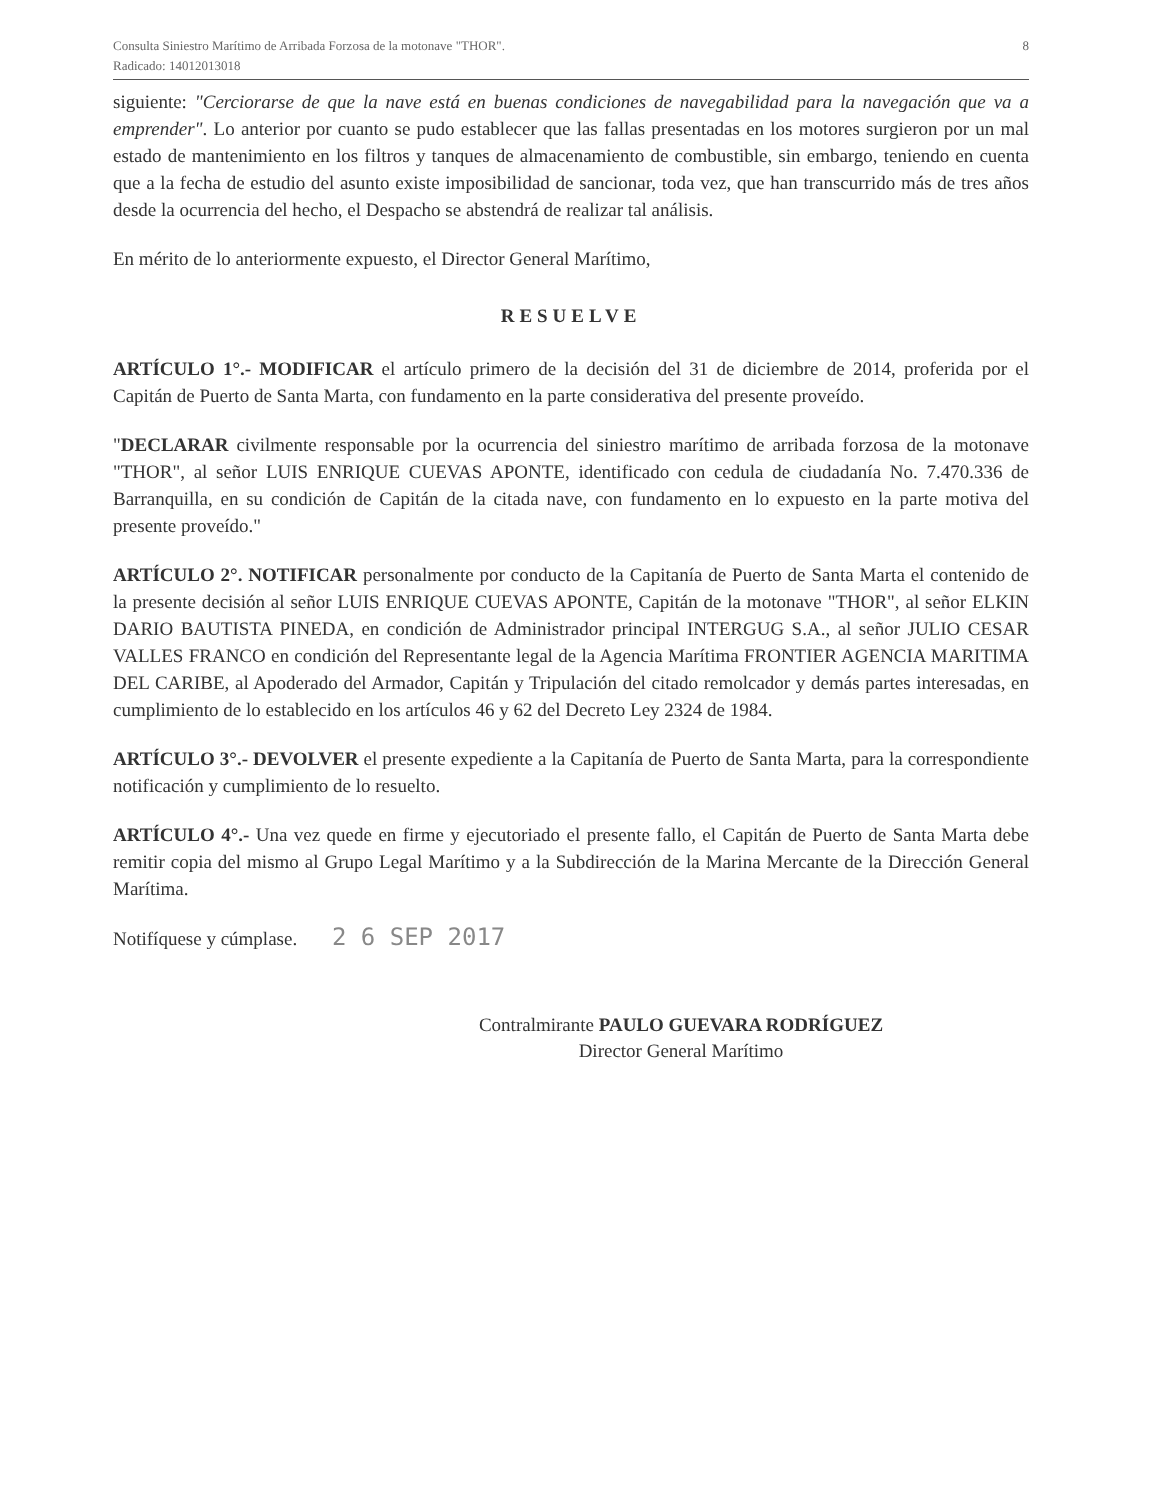Consulta Siniestro Marítimo de Arribada Forzosa de la motonave "THOR".
Radicado: 14012013018
8
siguiente: "Cerciorarse de que la nave está en buenas condiciones de navegabilidad para la navegación que va a emprender". Lo anterior por cuanto se pudo establecer que las fallas presentadas en los motores surgieron por un mal estado de mantenimiento en los filtros y tanques de almacenamiento de combustible, sin embargo, teniendo en cuenta que a la fecha de estudio del asunto existe imposibilidad de sancionar, toda vez, que han transcurrido más de tres años desde la ocurrencia del hecho, el Despacho se abstendrá de realizar tal análisis.
En mérito de lo anteriormente expuesto, el Director General Marítimo,
RESUELVE
ARTÍCULO 1°.- MODIFICAR el artículo primero de la decisión del 31 de diciembre de 2014, proferida por el Capitán de Puerto de Santa Marta, con fundamento en la parte considerativa del presente proveído.
"DECLARAR civilmente responsable por la ocurrencia del siniestro marítimo de arribada forzosa de la motonave "THOR", al señor LUIS ENRIQUE CUEVAS APONTE, identificado con cedula de ciudadanía No. 7.470.336 de Barranquilla, en su condición de Capitán de la citada nave, con fundamento en lo expuesto en la parte motiva del presente proveído."
ARTÍCULO 2°. NOTIFICAR personalmente por conducto de la Capitanía de Puerto de Santa Marta el contenido de la presente decisión al señor LUIS ENRIQUE CUEVAS APONTE, Capitán de la motonave "THOR", al señor ELKIN DARIO BAUTISTA PINEDA, en condición de Administrador principal INTERGUG S.A., al señor JULIO CESAR VALLES FRANCO en condición del Representante legal de la Agencia Marítima FRONTIER AGENCIA MARITIMA DEL CARIBE, al Apoderado del Armador, Capitán y Tripulación del citado remolcador y demás partes interesadas, en cumplimiento de lo establecido en los artículos 46 y 62 del Decreto Ley 2324 de 1984.
ARTÍCULO 3°.- DEVOLVER el presente expediente a la Capitanía de Puerto de Santa Marta, para la correspondiente notificación y cumplimiento de lo resuelto.
ARTÍCULO 4°.- Una vez quede en firme y ejecutoriado el presente fallo, el Capitán de Puerto de Santa Marta debe remitir copia del mismo al Grupo Legal Marítimo y a la Subdirección de la Marina Mercante de la Dirección General Marítima.
Notifíquese y cúmplase. 2 6 SEP 2017
Contralmirante PAULO GUEVARA RODRÍGUEZ
Director General Marítimo